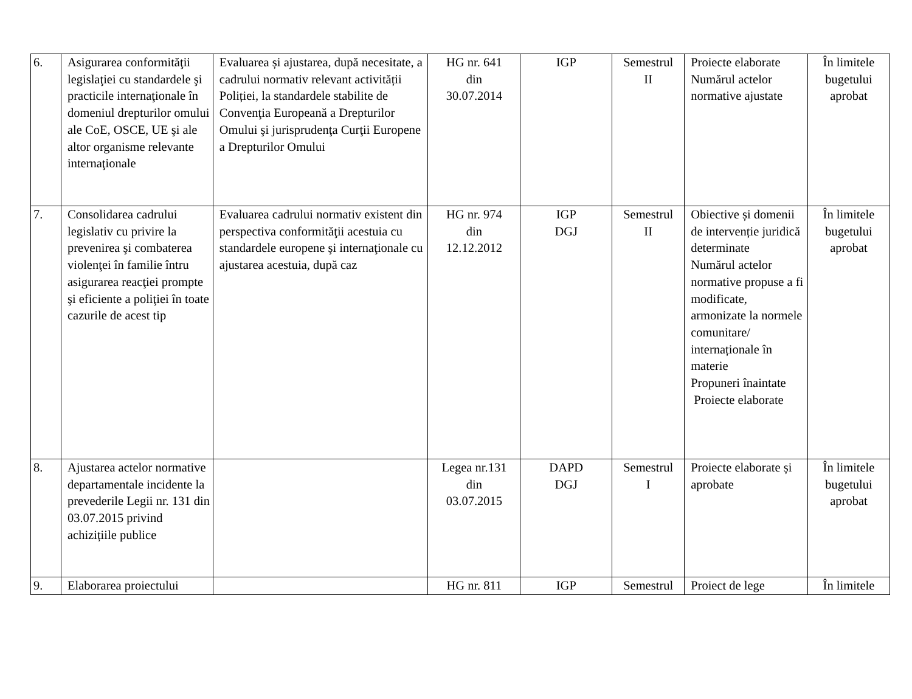| 6. | Asigurarea conformităţii legislaţiei cu standardele şi practicile internaţionale în domeniul drepturilor omului ale CoE, OSCE, UE şi ale altor organisme relevante internaţionale | Evaluarea și ajustarea, după necesitate, a cadrului normativ relevant activității Poliției, la standardele stabilite de Convenţia Europeană a Drepturilor Omului şi jurisprudenţa Curţii Europene a Drepturilor Omului | HG nr. 641 din 30.07.2014 | IGP | Semestrul II | Proiecte elaborate Numărul actelor normative ajustate | În limitele bugetului aprobat |
| 7. | Consolidarea cadrului legislativ cu privire la prevenirea şi combaterea violenţei în familie întru asigurarea reacţiei prompte şi eficiente a poliţiei în toate cazurile de acest tip | Evaluarea cadrului normativ existent din perspectiva conformităţii acestuia cu standardele europene şi internaţionale cu ajustarea acestuia, după caz | HG nr. 974 din 12.12.2012 | IGP DGJ | Semestrul II | Obiective și domenii de intervenție juridică determinate Numărul actelor normative propuse a fi modificate, armonizate la normele comunitare/ internaționale în materie Propuneri înaintate Proiecte elaborate | În limitele bugetului aprobat |
| 8. | Ajustarea actelor normative departamentale incidente la prevederile Legii nr. 131 din 03.07.2015 privind achizițiile publice | | Legea nr.131 din 03.07.2015 | DAPD DGJ | Semestrul I | Proiecte elaborate și aprobate | În limitele bugetului aprobat |
| 9. | Elaborarea proiectului | | HG nr. 811 | IGP | Semestrul | Proiect de lege | În limitele |